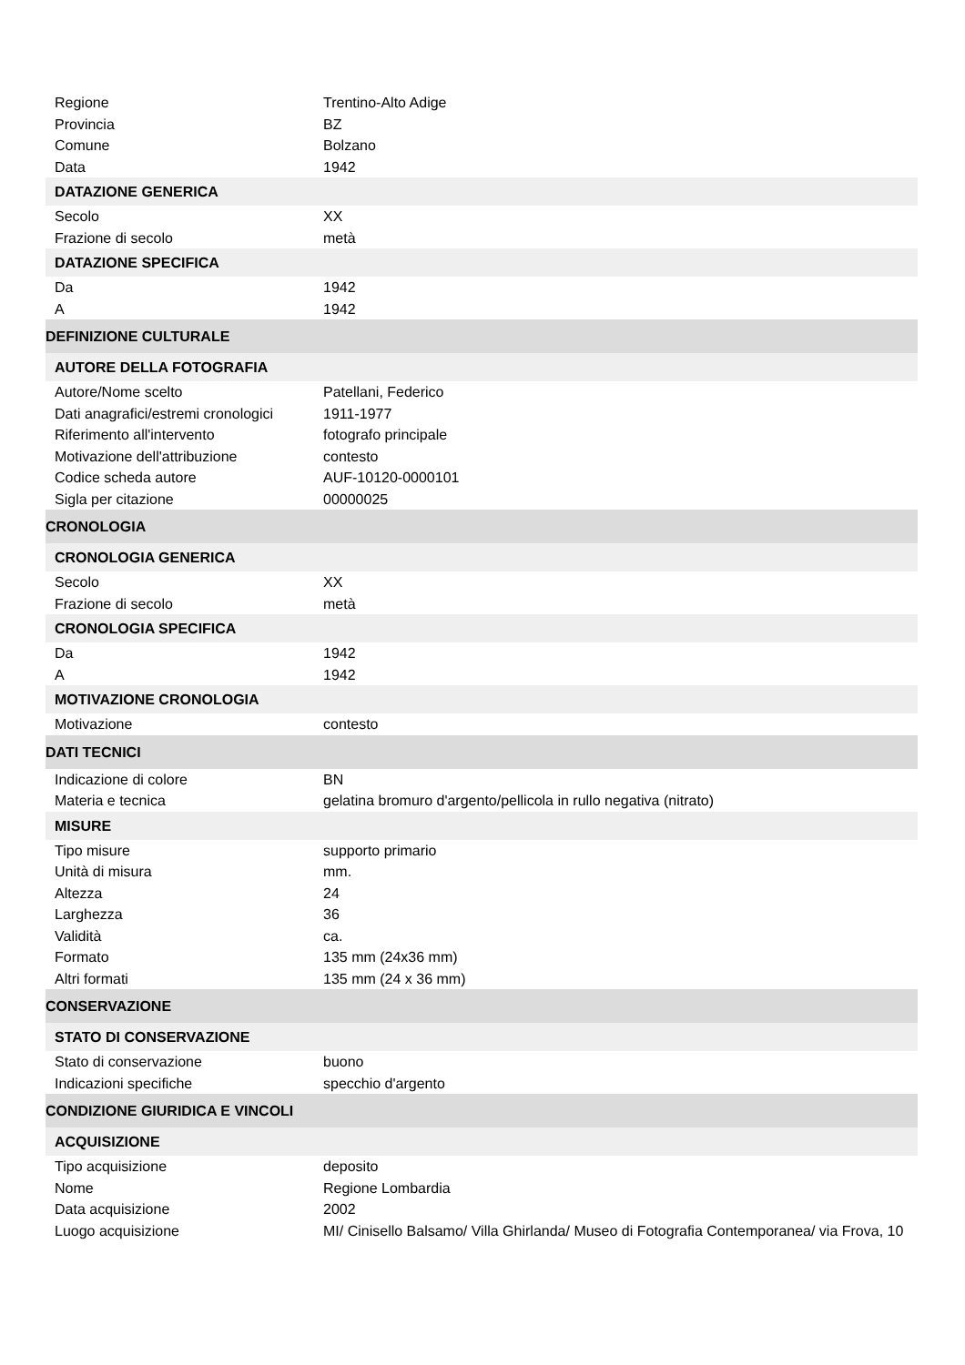Regione Trentino-Alto Adige
Provincia BZ
Comune Bolzano
Data 1942
DATAZIONE GENERICA
Secolo XX
Frazione di secolo metà
DATAZIONE SPECIFICA
Da 1942
A 1942
DEFINIZIONE CULTURALE
AUTORE DELLA FOTOGRAFIA
Autore/Nome scelto Patellani, Federico
Dati anagrafici/estremi cronologici
1911-1977
Riferimento all'intervento fotografo principale
Motivazione dell'attribuzione contesto
Codice scheda autore AUF-10120-0000101
Sigla per citazione 00000025
CRONOLOGIA
CRONOLOGIA GENERICA
Secolo XX
Frazione di secolo metà
CRONOLOGIA SPECIFICA
Da 1942
A 1942
MOTIVAZIONE CRONOLOGIA
Motivazione contesto
DATI TECNICI
Indicazione di colore BN
Materia e tecnica gelatina bromuro d'argento/pellicola in rullo negativa (nitrato)
MISURE
Tipo misure supporto primario
Unità di misura mm.
Altezza 24
Larghezza 36
Validità ca.
Formato 135 mm (24x36 mm)
Altri formati 135 mm (24 x 36 mm)
CONSERVAZIONE
STATO DI CONSERVAZIONE
Stato di conservazione buono
Indicazioni specifiche specchio d'argento
CONDIZIONE GIURIDICA E VINCOLI
ACQUISIZIONE
Tipo acquisizione deposito
Nome Regione Lombardia
Data acquisizione 2002
Luogo acquisizione MI/ Cinisello Balsamo/ Villa Ghirlanda/ Museo di Fotografia Contemporanea/ via Frova, 10